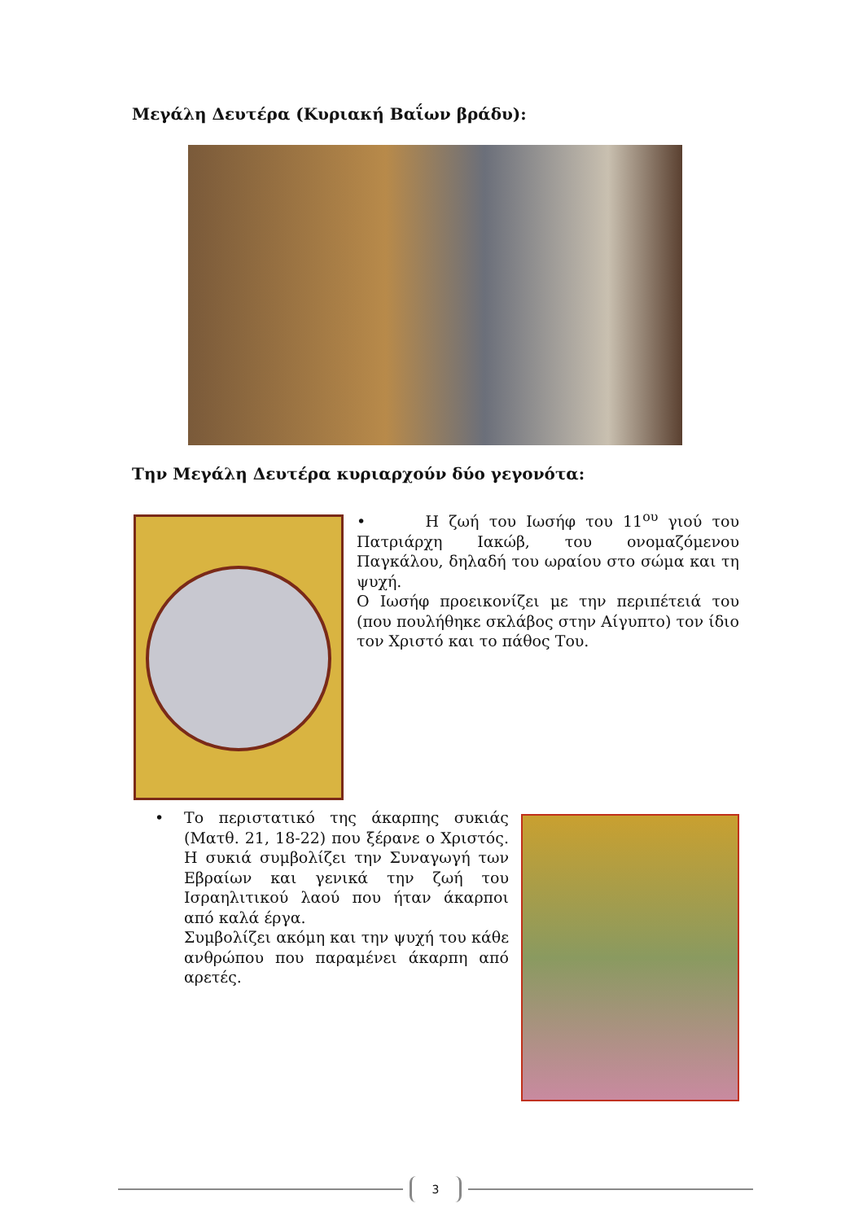Μεγάλη Δευτέρα (Κυριακή Βαΐων βράδυ):
Την Μεγάλη Δευτέρα κυριαρχούν δύο γεγονότα:
• Η ζωή του Ιωσήφ του 11<sup>ου</sup> γιού του Πατριάρχη Ιακώβ, του ονομαζόμενου Παγκάλου, δηλαδή του ωραίου στο σώμα και τη ψυχή.
Ο Ιωσήφ προεικονίζει με την περιπέτειά του (που πουλήθηκε σκλάβος στην Αίγυπτο) τον ίδιο τον Χριστό και το πάθος Του.
• Το περιστατικό της άκαρπης συκιάς (Ματθ. 21, 18-22) που ξέρανε ο Χριστός. Η συκιά συμβολίζει την Συναγωγή των Εβραίων και γενικά την ζωή του Ισραηλιτικού λαού που ήταν άκαρποι από καλά έργα.
Συμβολίζει ακόμη και την ψυχή του κάθε ανθρώπου που παραμένει άκαρπη από αρετές.
3